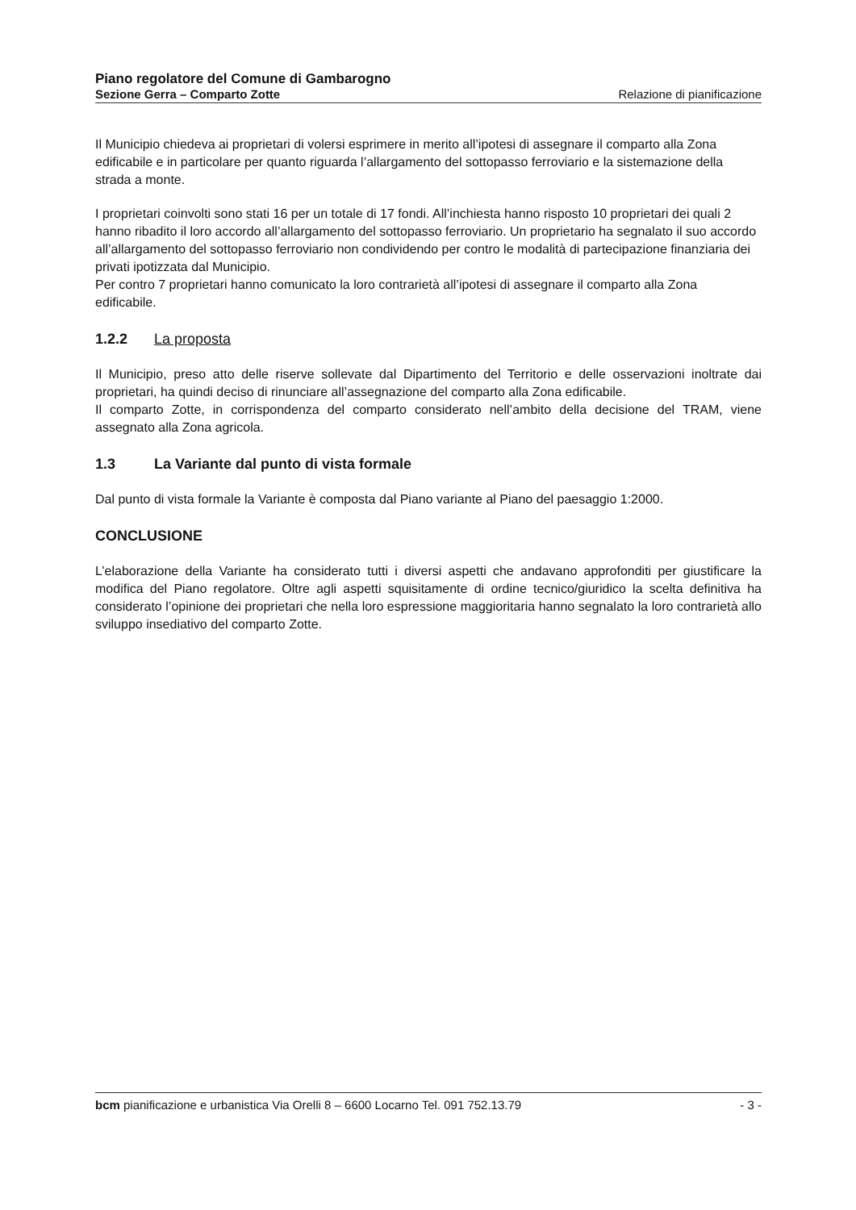Piano regolatore del Comune di Gambarogno
Sezione Gerra – Comparto Zotte Relazione di pianificazione
Il Municipio chiedeva ai proprietari di volersi esprimere in merito all’ipotesi di assegnare il comparto alla Zona edificabile e in particolare per quanto riguarda l’allargamento del sottopasso ferroviario e la sistemazione della strada a monte.
I proprietari coinvolti sono stati 16 per un totale di 17 fondi. All’inchiesta hanno risposto 10 proprietari dei quali 2 hanno ribadito il loro accordo all’allargamento del sottopasso ferroviario. Un proprietario ha segnalato il suo accordo all’allargamento del sottopasso ferroviario non condividendo per contro le modalità di partecipazione finanziaria dei privati ipotizzata dal Municipio.
Per contro 7 proprietari hanno comunicato la loro contrarietà all’ipotesi di assegnare il comparto alla Zona edificabile.
1.2.2 La proposta
Il Municipio, preso atto delle riserve sollevate dal Dipartimento del Territorio e delle osservazioni inoltrate dai proprietari, ha quindi deciso di rinunciare all’assegnazione del comparto alla Zona edificabile.
Il comparto Zotte, in corrispondenza del comparto considerato nell’ambito della decisione del TRAM, viene assegnato alla Zona agricola.
1.3 La Variante dal punto di vista formale
Dal punto di vista formale la Variante è composta dal Piano variante al Piano del paesaggio 1:2000.
CONCLUSIONE
L’elaborazione della Variante ha considerato tutti i diversi aspetti che andavano approfonditi per giustificare la modifica del Piano regolatore. Oltre agli aspetti squisitamente di ordine tecnico/giuridico la scelta definitiva ha considerato l’opinione dei proprietari che nella loro espressione maggioritaria hanno segnalato la loro contrarietà allo sviluppo insediativo del comparto Zotte.
bcm pianificazione e urbanistica Via Orelli 8 – 6600 Locarno Tel. 091 752.13.79 - 3 -